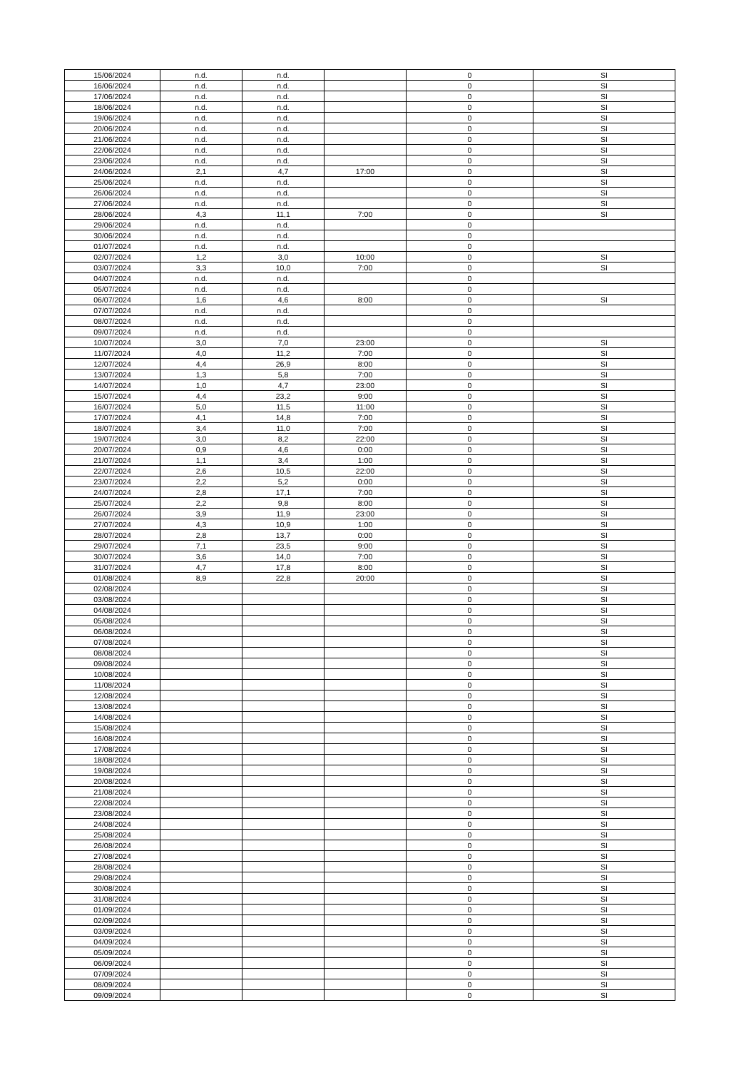| 15/06/2024 | n.d. | n.d. | | 0 | SI |
| 16/06/2024 | n.d. | n.d. | | 0 | SI |
| 17/06/2024 | n.d. | n.d. | | 0 | SI |
| 18/06/2024 | n.d. | n.d. | | 0 | SI |
| 19/06/2024 | n.d. | n.d. | | 0 | SI |
| 20/06/2024 | n.d. | n.d. | | 0 | SI |
| 21/06/2024 | n.d. | n.d. | | 0 | SI |
| 22/06/2024 | n.d. | n.d. | | 0 | SI |
| 23/06/2024 | n.d. | n.d. | | 0 | SI |
| 24/06/2024 | 2,1 | 4,7 | 17:00 | 0 | SI |
| 25/06/2024 | n.d. | n.d. | | 0 | SI |
| 26/06/2024 | n.d. | n.d. | | 0 | SI |
| 27/06/2024 | n.d. | n.d. | | 0 | SI |
| 28/06/2024 | 4,3 | 11,1 | 7:00 | 0 | SI |
| 29/06/2024 | n.d. | n.d. | | 0 | |
| 30/06/2024 | n.d. | n.d. | | 0 | |
| 01/07/2024 | n.d. | n.d. | | 0 | |
| 02/07/2024 | 1,2 | 3,0 | 10:00 | 0 | SI |
| 03/07/2024 | 3,3 | 10,0 | 7:00 | 0 | SI |
| 04/07/2024 | n.d. | n.d. | | 0 | |
| 05/07/2024 | n.d. | n.d. | | 0 | |
| 06/07/2024 | 1,6 | 4,6 | 8:00 | 0 | SI |
| 07/07/2024 | n.d. | n.d. | | 0 | |
| 08/07/2024 | n.d. | n.d. | | 0 | |
| 09/07/2024 | n.d. | n.d. | | 0 | |
| 10/07/2024 | 3,0 | 7,0 | 23:00 | 0 | SI |
| 11/07/2024 | 4,0 | 11,2 | 7:00 | 0 | SI |
| 12/07/2024 | 4,4 | 26,9 | 8:00 | 0 | SI |
| 13/07/2024 | 1,3 | 5,8 | 7:00 | 0 | SI |
| 14/07/2024 | 1,0 | 4,7 | 23:00 | 0 | SI |
| 15/07/2024 | 4,4 | 23,2 | 9:00 | 0 | SI |
| 16/07/2024 | 5,0 | 11,5 | 11:00 | 0 | SI |
| 17/07/2024 | 4,1 | 14,8 | 7:00 | 0 | SI |
| 18/07/2024 | 3,4 | 11,0 | 7:00 | 0 | SI |
| 19/07/2024 | 3,0 | 8,2 | 22:00 | 0 | SI |
| 20/07/2024 | 0,9 | 4,6 | 0:00 | 0 | SI |
| 21/07/2024 | 1,1 | 3,4 | 1:00 | 0 | SI |
| 22/07/2024 | 2,6 | 10,5 | 22:00 | 0 | SI |
| 23/07/2024 | 2,2 | 5,2 | 0:00 | 0 | SI |
| 24/07/2024 | 2,8 | 17,1 | 7:00 | 0 | SI |
| 25/07/2024 | 2,2 | 9,8 | 8:00 | 0 | SI |
| 26/07/2024 | 3,9 | 11,9 | 23:00 | 0 | SI |
| 27/07/2024 | 4,3 | 10,9 | 1:00 | 0 | SI |
| 28/07/2024 | 2,8 | 13,7 | 0:00 | 0 | SI |
| 29/07/2024 | 7,1 | 23,5 | 9:00 | 0 | SI |
| 30/07/2024 | 3,6 | 14,0 | 7:00 | 0 | SI |
| 31/07/2024 | 4,7 | 17,8 | 8:00 | 0 | SI |
| 01/08/2024 | 8,9 | 22,8 | 20:00 | 0 | SI |
| 02/08/2024 | | | | 0 | SI |
| 03/08/2024 | | | | 0 | SI |
| 04/08/2024 | | | | 0 | SI |
| 05/08/2024 | | | | 0 | SI |
| 06/08/2024 | | | | 0 | SI |
| 07/08/2024 | | | | 0 | SI |
| 08/08/2024 | | | | 0 | SI |
| 09/08/2024 | | | | 0 | SI |
| 10/08/2024 | | | | 0 | SI |
| 11/08/2024 | | | | 0 | SI |
| 12/08/2024 | | | | 0 | SI |
| 13/08/2024 | | | | 0 | SI |
| 14/08/2024 | | | | 0 | SI |
| 15/08/2024 | | | | 0 | SI |
| 16/08/2024 | | | | 0 | SI |
| 17/08/2024 | | | | 0 | SI |
| 18/08/2024 | | | | 0 | SI |
| 19/08/2024 | | | | 0 | SI |
| 20/08/2024 | | | | 0 | SI |
| 21/08/2024 | | | | 0 | SI |
| 22/08/2024 | | | | 0 | SI |
| 23/08/2024 | | | | 0 | SI |
| 24/08/2024 | | | | 0 | SI |
| 25/08/2024 | | | | 0 | SI |
| 26/08/2024 | | | | 0 | SI |
| 27/08/2024 | | | | 0 | SI |
| 28/08/2024 | | | | 0 | SI |
| 29/08/2024 | | | | 0 | SI |
| 30/08/2024 | | | | 0 | SI |
| 31/08/2024 | | | | 0 | SI |
| 01/09/2024 | | | | 0 | SI |
| 02/09/2024 | | | | 0 | SI |
| 03/09/2024 | | | | 0 | SI |
| 04/09/2024 | | | | 0 | SI |
| 05/09/2024 | | | | 0 | SI |
| 06/09/2024 | | | | 0 | SI |
| 07/09/2024 | | | | 0 | SI |
| 08/09/2024 | | | | 0 | SI |
| 09/09/2024 | | | | 0 | SI |